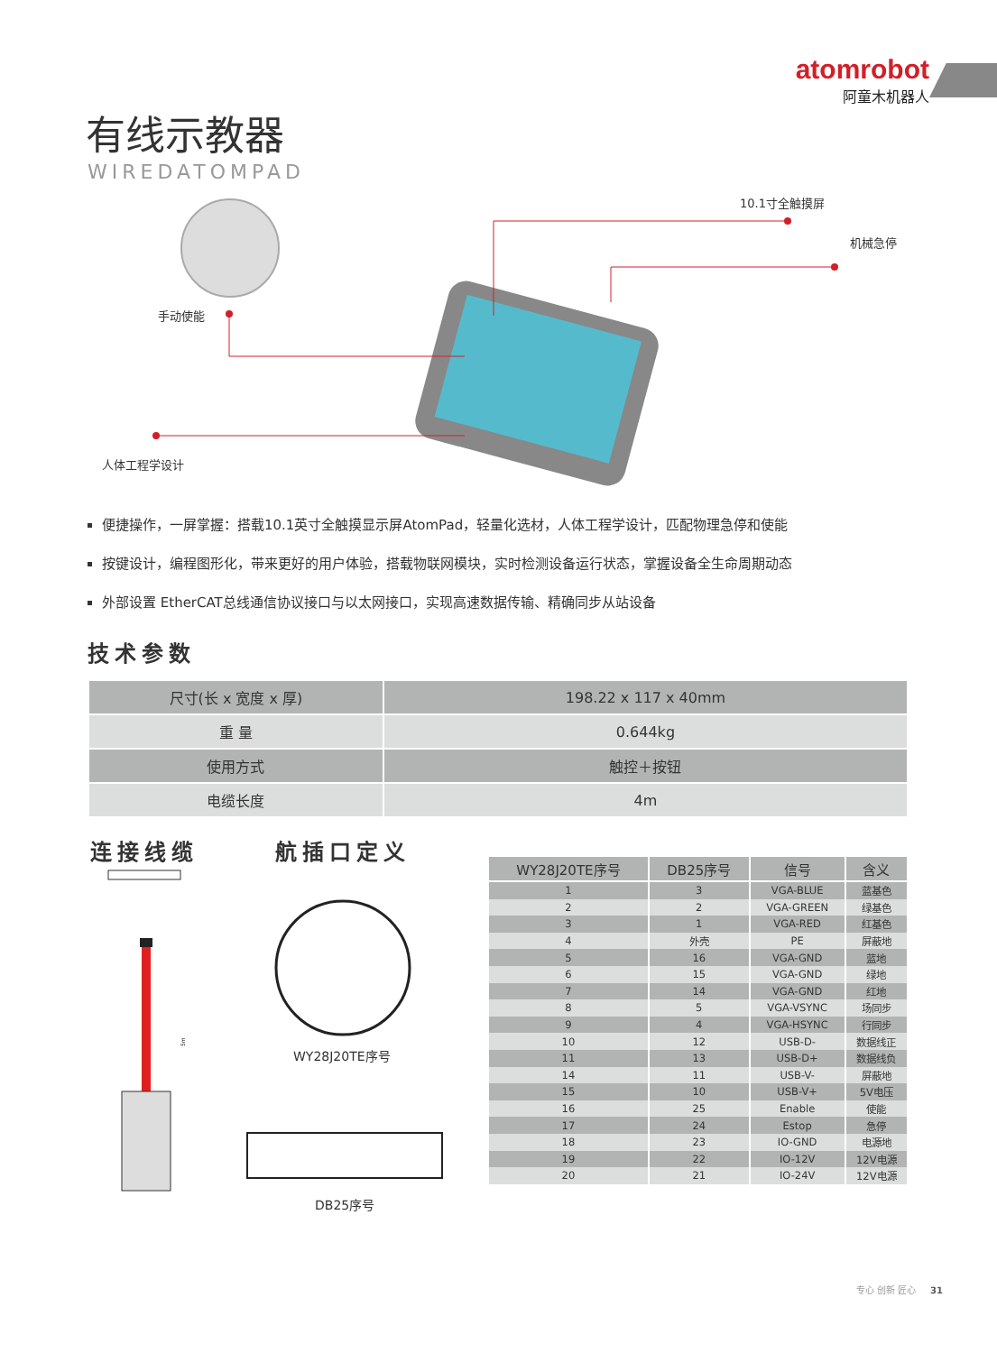atomrobot
阿童木机器人
有线示教器
WIREDATOMPAD
10.1寸全触摸屏
机械急停
手动使能
人体工程学设计
便捷操作，一屏掌握：搭载10.1英寸全触摸显示屏AtomPad，轻量化选材，人体工程学设计，匹配物理急停和使能
按键设计，编程图形化，带来更好的用户体验，搭载物联网模块，实时检测设备运行状态，掌握设备全生命周期动态
外部设置 EtherCAT总线通信协议接口与以太网接口，实现高速数据传输、精确同步从站设备
技术参数
| 尺寸(长 x 宽度 x 厚) | 198.22 x 117 x 40mm |
| 重 量 | 0.644kg |
| 使用方式 | 触控＋按钮 |
| 电缆长度 | 4m |
连接线缆 航插口定义
5m
WY28J20TE序号
DB25序号
| WY28J20TE序号 | DB25序号 | 信号 | 含义 |
| --- | --- | --- | --- |
| 1 | 3 | VGA-BLUE | 蓝基色 |
| 2 | 2 | VGA-GREEN | 绿基色 |
| 3 | 1 | VGA-RED | 红基色 |
| 4 | 外壳 | PE | 屏蔽地 |
| 5 | 16 | VGA-GND | 蓝地 |
| 6 | 15 | VGA-GND | 绿地 |
| 7 | 14 | VGA-GND | 红地 |
| 8 | 5 | VGA-VSYNC | 场同步 |
| 9 | 4 | VGA-HSYNC | 行同步 |
| 10 | 12 | USB-D- | 数据线正 |
| 11 | 13 | USB-D+ | 数据线负 |
| 14 | 11 | USB-V- | 屏蔽地 |
| 15 | 10 | USB-V+ | 5V电压 |
| 16 | 25 | Enable | 使能 |
| 17 | 24 | Estop | 急停 |
| 18 | 23 | IO-GND | 电源地 |
| 19 | 22 | IO-12V | 12V电源 |
| 20 | 21 | IO-24V | 12V电源 |
专心 创新 匠心 31